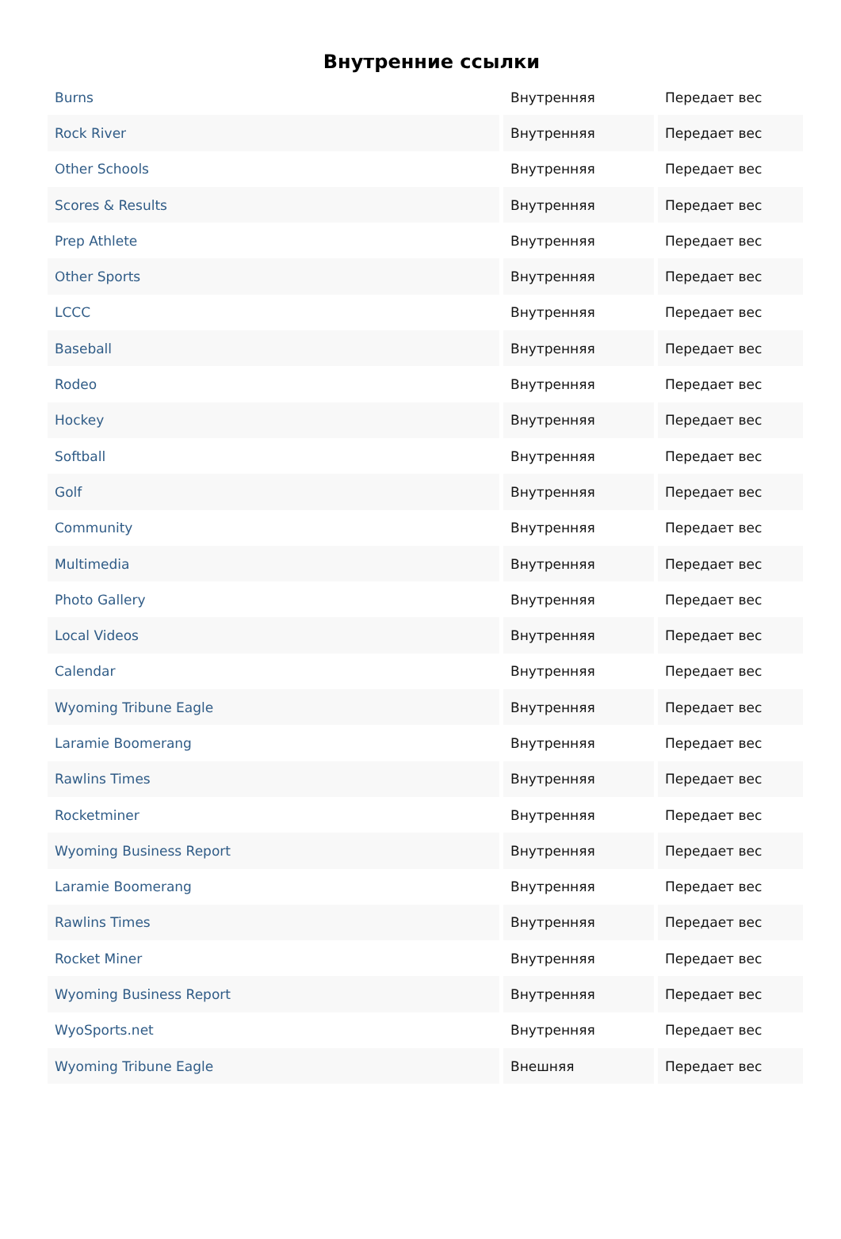Внутренние ссылки
| Burns | Внутренняя | Передает вес |
| Rock River | Внутренняя | Передает вес |
| Other Schools | Внутренняя | Передает вес |
| Scores & Results | Внутренняя | Передает вес |
| Prep Athlete | Внутренняя | Передает вес |
| Other Sports | Внутренняя | Передает вес |
| LCCC | Внутренняя | Передает вес |
| Baseball | Внутренняя | Передает вес |
| Rodeo | Внутренняя | Передает вес |
| Hockey | Внутренняя | Передает вес |
| Softball | Внутренняя | Передает вес |
| Golf | Внутренняя | Передает вес |
| Community | Внутренняя | Передает вес |
| Multimedia | Внутренняя | Передает вес |
| Photo Gallery | Внутренняя | Передает вес |
| Local Videos | Внутренняя | Передает вес |
| Calendar | Внутренняя | Передает вес |
| Wyoming Tribune Eagle | Внутренняя | Передает вес |
| Laramie Boomerang | Внутренняя | Передает вес |
| Rawlins Times | Внутренняя | Передает вес |
| Rocketminer | Внутренняя | Передает вес |
| Wyoming Business Report | Внутренняя | Передает вес |
| Laramie Boomerang | Внутренняя | Передает вес |
| Rawlins Times | Внутренняя | Передает вес |
| Rocket Miner | Внутренняя | Передает вес |
| Wyoming Business Report | Внутренняя | Передает вес |
| WyoSports.net | Внутренняя | Передает вес |
| Wyoming Tribune Eagle | Внешняя | Передает вес |